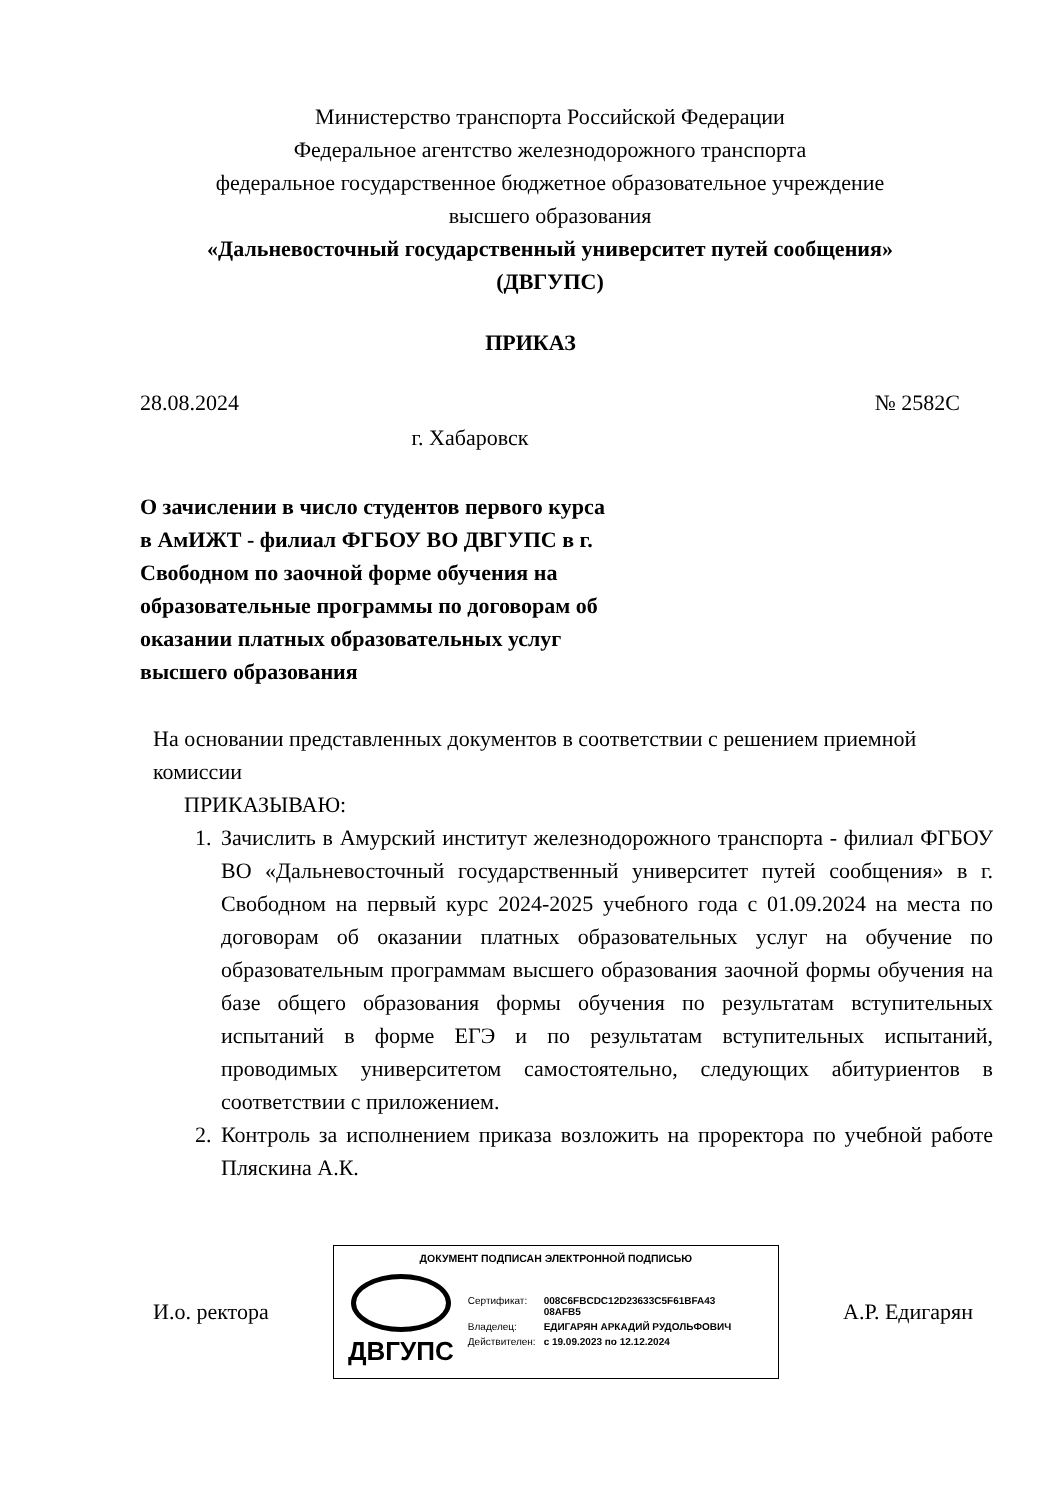Министерство транспорта Российской Федерации
Федеральное агентство железнодорожного транспорта
федеральное государственное бюджетное образовательное учреждение
высшего образования
«Дальневосточный государственный университет путей сообщения»
(ДВГУПС)
ПРИКАЗ
28.08.2024 № 2582С
г. Хабаровск
О зачислении в число студентов первого курса в АмИЖТ - филиал ФГБОУ ВО ДВГУПС в г. Свободном по заочной форме обучения на образовательные программы по договорам об оказании платных образовательных услуг высшего образования
На основании представленных документов в соответствии с решением приемной комиссии
ПРИКАЗЫВАЮ:
1. Зачислить в Амурский институт железнодорожного транспорта - филиал ФГБОУ ВО «Дальневосточный государственный университет путей сообщения» в г. Свободном на первый курс 2024-2025 учебного года с 01.09.2024 на места по договорам об оказании платных образовательных услуг на обучение по образовательным программам высшего образования заочной формы обучения на базе общего образования формы обучения по результатам вступительных испытаний в форме ЕГЭ и по результатам вступительных испытаний, проводимых университетом самостоятельно, следующих абитуриентов в соответствии с приложением.
2. Контроль за исполнением приказа возложить на проректора по учебной работе Пляскина А.К.
И.о. ректора
ДОКУМЕНТ ПОДПИСАН ЭЛЕКТРОННОЙ ПОДПИСЬЮ
ДВГУПС
| Сертификат: | 008C6FBCDC12D23633C5F61BFA43 08AFB5 |
| Владелец: | ЕДИГАРЯН АРКАДИЙ РУДОЛЬФОВИЧ |
| Действителен: | с 19.09.2023 по 12.12.2024 |
А.Р. Едигарян